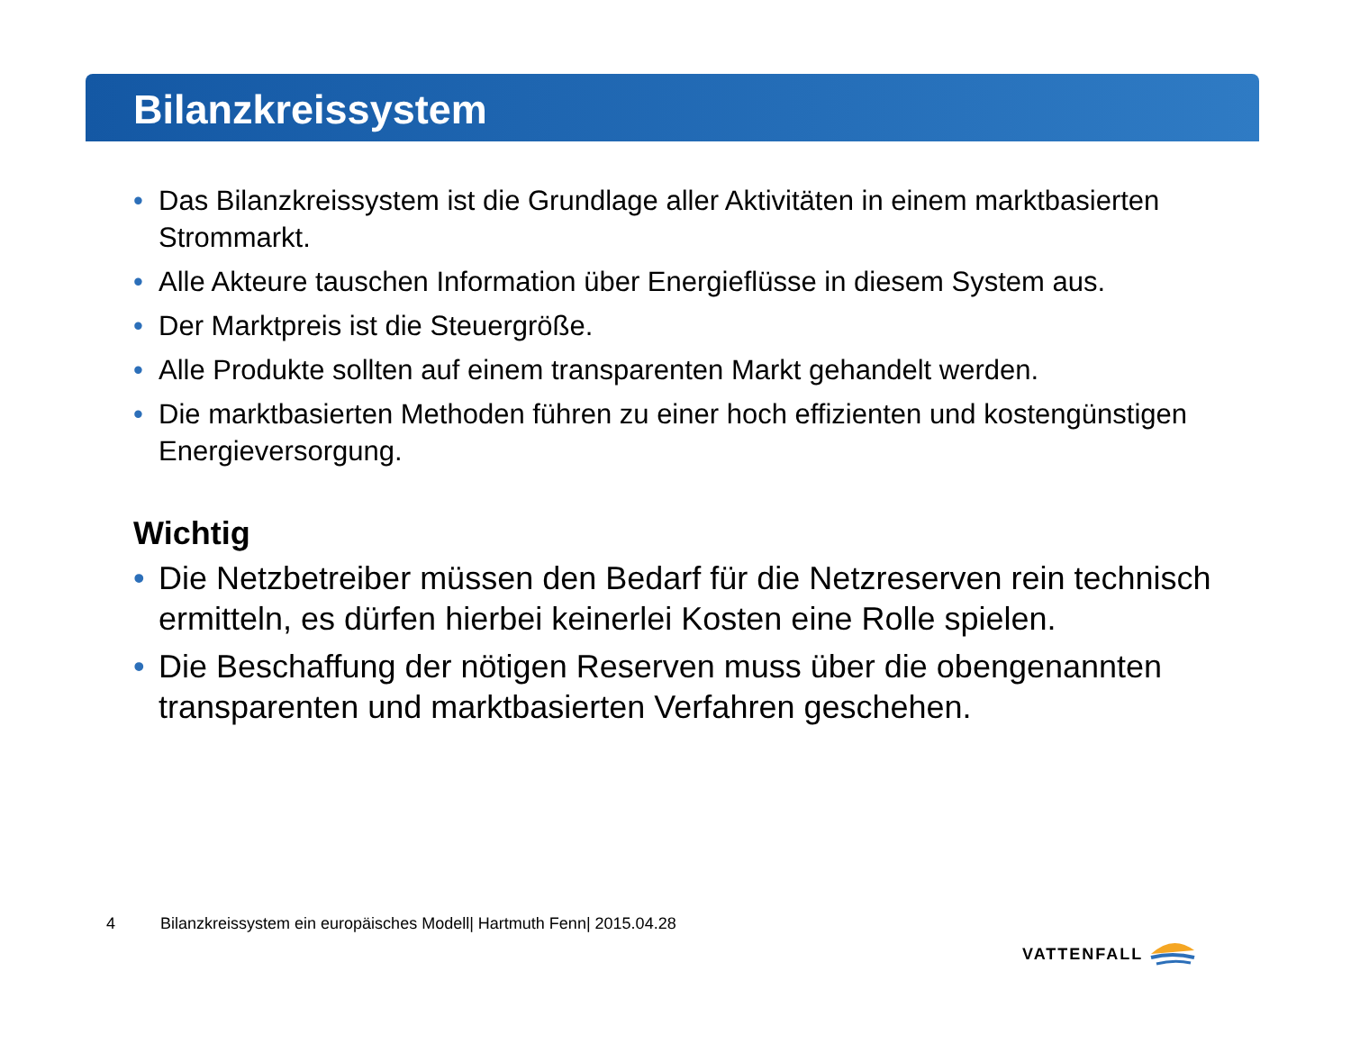Bilanzkreissystem
• Das Bilanzkreissystem ist die Grundlage aller Aktivitäten in einem marktbasierten Strommarkt.
• Alle Akteure tauschen Information über Energieflüsse in diesem System aus.
• Der Marktpreis ist die Steuergröße.
• Alle Produkte sollten auf einem transparenten Markt gehandelt werden.
• Die marktbasierten Methoden führen zu einer hoch effizienten und kostengünstigen Energieversorgung.
Wichtig
• Die Netzbetreiber müssen den Bedarf für die Netzreserven rein technisch ermitteln, es dürfen hierbei keinerlei Kosten eine Rolle spielen.
• Die Beschaffung der nötigen Reserven muss über die obengenannten transparenten und marktbasierten Verfahren geschehen.
4 Bilanzkreissystem ein europäisches Modell| Hartmuth Fenn| 2015.04.28
VATTENFALL